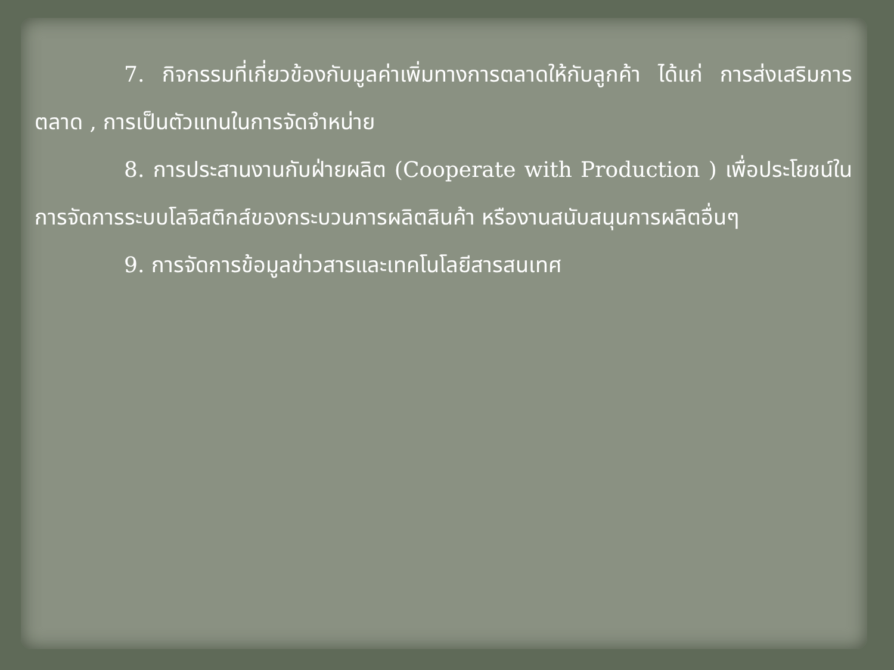7. กิจกรรมที่เกี่ยวข้องกับมูลค่าเพิ่มทางการตลาดให้กับลูกค้า ได้แก่ การส่งเสริมการตลาด , การเป็นตัวแทนในการจัดจำหน่าย
8. การประสานงานกับฝ่ายผลิต (Cooperate with Production ) เพื่อประโยชน์ในการจัดการระบบโลจิสติกส์ของกระบวนการผลิตสินค้า หรืองานสนับสนุนการผลิตอื่นๆ
9. การจัดการข้อมูลข่าวสารและเทคโนโลยีสารสนเทศ